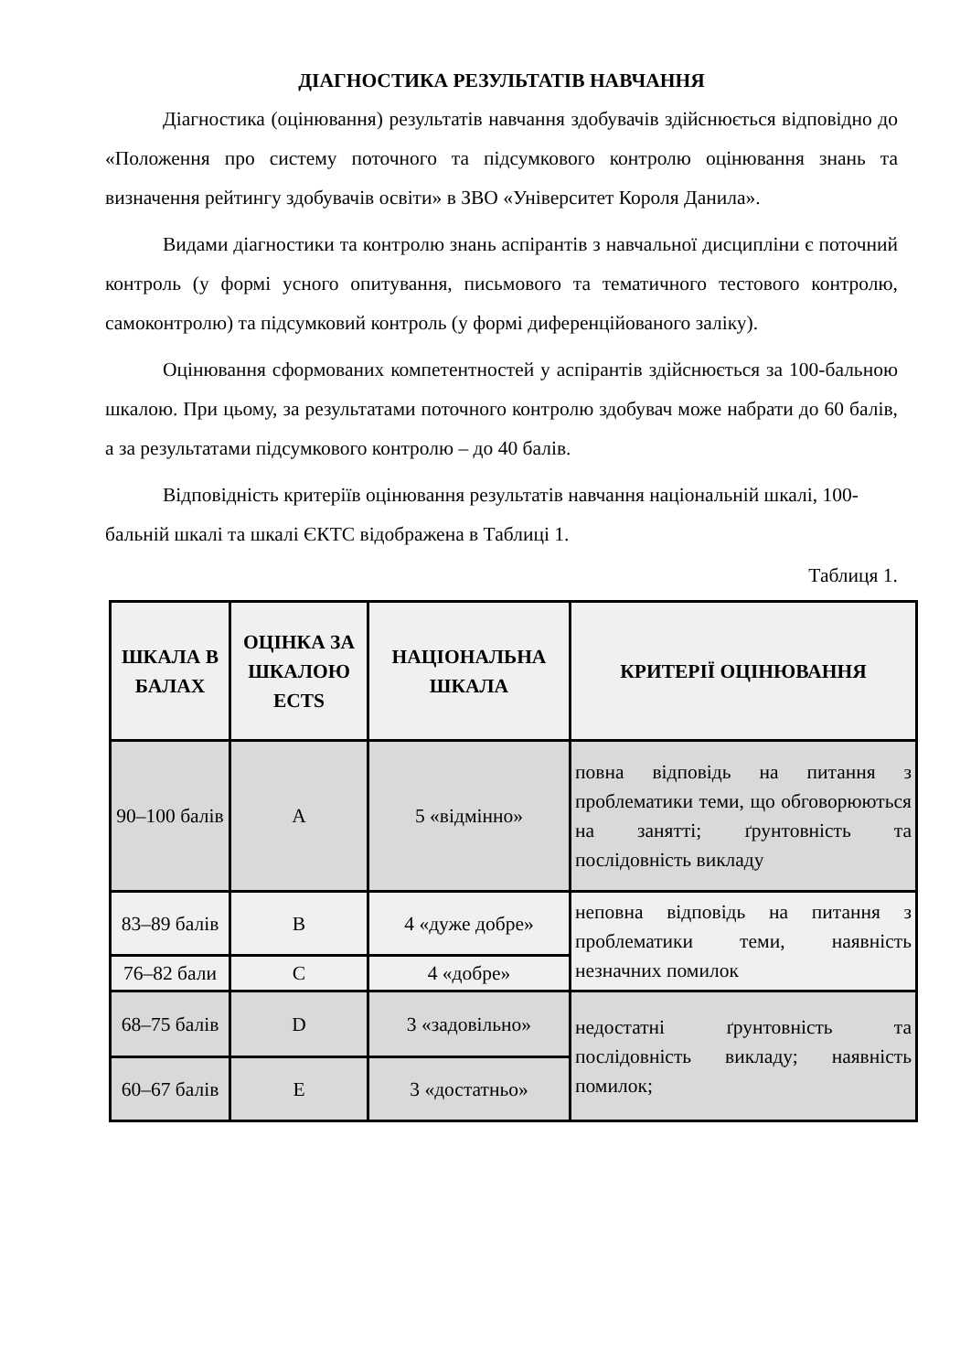ДІАГНОСТИКА РЕЗУЛЬТАТІВ НАВЧАННЯ
Діагностика (оцінювання) результатів навчання здобувачів здійснюється відповідно до «Положення про систему поточного та підсумкового контролю оцінювання знань та визначення рейтингу здобувачів освіти» в ЗВО «Університет Короля Данила».
Видами діагностики та контролю знань аспірантів з навчальної дисципліни є поточний контроль (у формі усного опитування, письмового та тематичного тестового контролю, самоконтролю) та підсумковий контроль (у формі диференційованого заліку).
Оцінювання сформованих компетентностей у аспірантів здійснюється за 100-бальною шкалою. При цьому, за результатами поточного контролю здобувач може набрати до 60 балів, а за результатами підсумкового контролю – до 40 балів.
Відповідність критеріїв оцінювання результатів навчання національній шкалі, 100-бальній шкалі та шкалі ЄКТС відображена в Таблиці 1.
Таблиця 1.
| ШКАЛА В БАЛАХ | ОЦІНКА ЗА ШКАЛОЮ ECTS | НАЦІОНАЛЬНА ШКАЛА | КРИТЕРІЇ ОЦІНЮВАННЯ |
| --- | --- | --- | --- |
| 90–100 балів | A | 5 «відмінно» | повна відповідь на питання з проблематики теми, що обговорюються на занятті; ґрунтовність та послідовність викладу |
| 83–89 балів | B | 4 «дуже добре» | неповна відповідь на питання з проблематики теми, наявність незначних помилок |
| 76–82 бали | C | 4 «добре» | |
| 68–75 балів | D | 3 «задовільно» | недостатні ґрунтовність та послідовність викладу; наявність помилок; |
| 60–67 балів | E | 3 «достатньо» | |